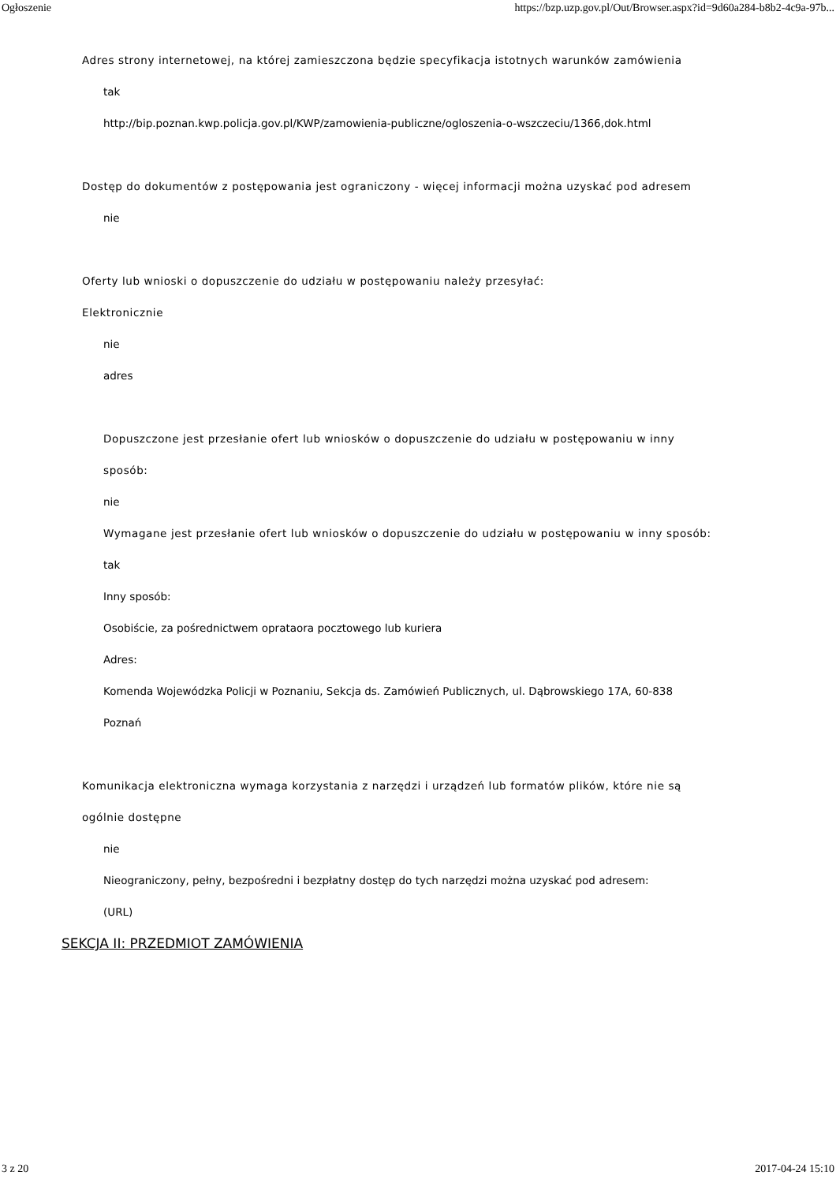Ogłoszenie https://bzp.uzp.gov.pl/Out/Browser.aspx?id=9d60a284-b8b2-4c9a-97b...
Adres strony internetowej, na której zamieszczona będzie specyfikacja istotnych warunków zamówienia
tak
http://bip.poznan.kwp.policja.gov.pl/KWP/zamowienia-publiczne/ogloszenia-o-wszczeciu/1366,dok.html
Dostęp do dokumentów z postępowania jest ograniczony - więcej informacji można uzyskać pod adresem
nie
Oferty lub wnioski o dopuszczenie do udziału w postępowaniu należy przesyłać:
Elektronicznie
nie
adres
Dopuszczone jest przesłanie ofert lub wniosków o dopuszczenie do udziału w postępowaniu w inny sposób:
nie
Wymagane jest przesłanie ofert lub wniosków o dopuszczenie do udziału w postępowaniu w inny sposób:
tak
Inny sposób:
Osobiście, za pośrednictwem oprataora pocztowego lub kuriera
Adres:
Komenda Wojewódzka Policji w Poznaniu, Sekcja ds. Zamówień Publicznych, ul. Dąbrowskiego 17A, 60-838 Poznań
Komunikacja elektroniczna wymaga korzystania z narzędzi i urządzeń lub formatów plików, które nie są ogólnie dostępne
nie
Nieograniczony, pełny, bezpośredni i bezpłatny dostęp do tych narzędzi można uzyskać pod adresem:
(URL)
SEKCJA II: PRZEDMIOT ZAMÓWIENIA
3 z 20 2017-04-24 15:10